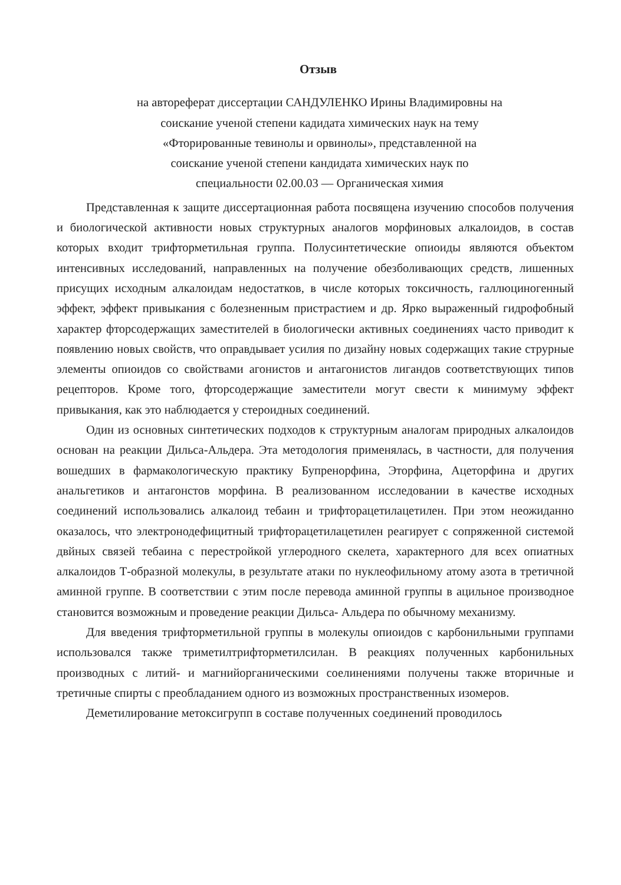Отзыв
на автореферат диссертации САНДУЛЕНКО Ирины Владимировны на
соискание ученой степени кадидата химических наук на тему
«Фторированные тевинолы и орвинолы», представленной на
соискание ученой степени кандидата химических наук по
специальности 02.00.03 — Органическая химия
Представленная к защите диссертационная работа посвящена изучению способов получения и биологической активности новых структурных аналогов морфиновых алкалоидов, в состав которых входит трифторметильная группа. Полусинтетические опиоиды являются объектом интенсивных исследований, направленных на получение обезболивающих средств, лишенных присущих исходным алкалоидам недостатков, в числе которых токсичность, галлюциногенный эффект, эффект привыкания с болезненным пристрастием и др. Ярко выраженный гидрофобный характер фторсодержащих заместителей в биологически активных соединениях часто приводит к появлению новых свойств, что оправдывает усилия по дизайну новых содержащих такие струрные элементы опиоидов со свойствами агонистов и антагонистов лигандов соответствующих типов рецепторов. Кроме того, фторсодержащие заместители могут свести к минимуму эффект привыкания, как это наблюдается у стероидных соединений.
Один из основных синтетических подходов к структурным аналогам природных алкалоидов основан на реакции Дильса-Альдера. Эта методология применялась, в частности, для получения вошедших в фармакологическую практику Бупренорфина, Эторфина, Ацеторфина и других анальгетиков и антагонстов морфина. В реализованном исследовании в качестве исходных соединений использовались алкалоид тебаин и трифторацетилацетилен. При этом неожиданно оказалось, что электронодефицитный трифторацетилацетилен реагирует с сопряженной системой двйных связей тебаина с перестройкой углеродного скелета, характерного для всех опиатных алкалоидов Т-образной молекулы, в результате атаки по нуклеофильному атому азота в третичной аминной группе. В соответствии с этим после перевода аминной группы в ацильное производное становится возможным и проведение реакции Дильса- Альдера по обычному механизму.
Для введения трифторметильной группы в молекулы опиоидов с карбонильными группами использовался также триметилтрифторметилсилан. В реакциях полученных карбонильных производных с литий- и магнийорганическими соелинениями получены также вторичные и третичные спирты с преобладанием одного из возможных пространственных изомеров.
Деметилирование метоксигрупп в составе полученных соединений проводилось